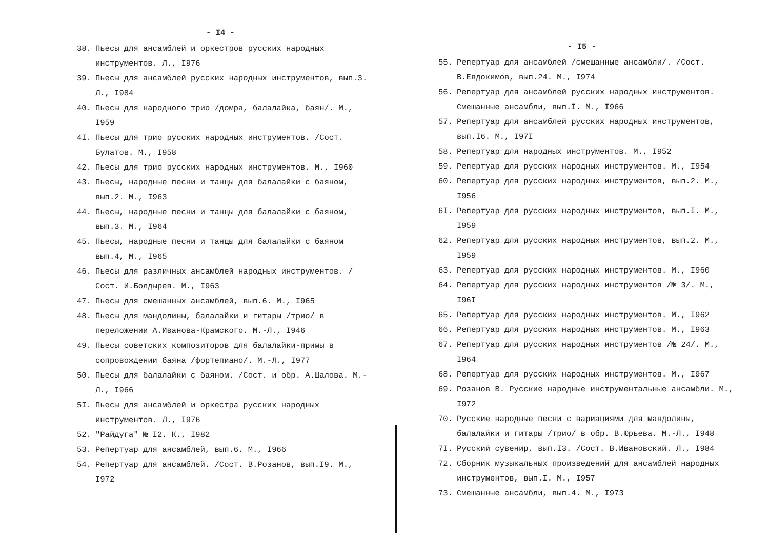- I4 -
38. Пьесы для ансамблей и оркестров русских народных инструментов. Л., I976
39. Пьесы для ансамблей русских народных инструментов, вып.3. Л., I984
40. Пьесы для народного трио /домра, балалайка, баян/. М., I959
4I. Пьесы для трио русских народных инструментов. /Сост. Булатов. М., I958
42. Пьесы для трио русских народных инструментов. М., I960
43. Пьесы, народные песни и танцы для балалайки с баяном, вып.2. М., I963
44. Пьесы, народные песни и танцы для балалайки с баяном, вып.3. М., I964
45. Пьесы, народные песни и танцы для балалайки с баяном вып.4, М., I965
46. Пьесы для различных ансамблей народных инструментов. /Сост. И.Болдырев. М., I963
47. Пьесы для смешанных ансамблей, вып.6. М., I965
48. Пьесы для мандолины, балалайки и гитары /трио/ в переложении А.Иванова-Крамского. М.-Л., I946
49. Пьесы советских композиторов для балалайки-примы в сопровождении баяна /фортепиано/. М.-Л., I977
50. Пьесы для балалайки с баяном. /Сост. и обр. А.Шалова. М.-Л., I966
5I. Пьесы для ансамблей и оркестра русских народных инструментов. Л., I976
52. "Райдуга" № I2. К., I982
53. Репертуар для ансамблей, вып.6. М., I966
54. Репертуар для ансамблей. /Сост. В.Розанов, вып.I9. М., I972
- I5 -
55. Репертуар для ансамблей /смешанные ансамбли/. /Сост. В.Евдокимов, вып.24. М., I974
56. Репертуар для ансамблей русских народных инструментов. Смешанные ансамбли, вып.I. М., I966
57. Репертуар для ансамблей русских народных инструментов, вып.I6. М., I97I
58. Репертуар для народных инструментов. М., I952
59. Репертуар для русских народных инструментов. М., I954
60. Репертуар для русских народных инструментов, вып.2. М., I956
6I. Репертуар для русских народных инструментов, вып.I. М., I959
62. Репертуар для русских народных инструментов, вып.2. М., I959
63. Репертуар для русских народных инструментов. М., I960
64. Репертуар для русских народных инструментов /№ 3/. М., I96I
65. Репертуар для русских народных инструментов. М., I962
66. Репертуар для русских народных инструментов. М., I963
67. Репертуар для русских народных инструментов /№ 24/. М., I964
68. Репертуар для русских народных инструментов. М., I967
69. Розанов В. Русские народные инструментальные ансамбли. М., I972
70. Русские народные песни с вариациями для мандолины, балалайки и гитары /трио/ в обр. В.Юрьева. М.-Л., I948
7I. Русский сувенир, вып.I3. /Сост. В.Ивановский. Л., I984
72. Сборник музыкальных произведений для ансамблей народных инструментов, вып.I. М., I957
73. Смешанные ансамбли, вып.4. М., I973